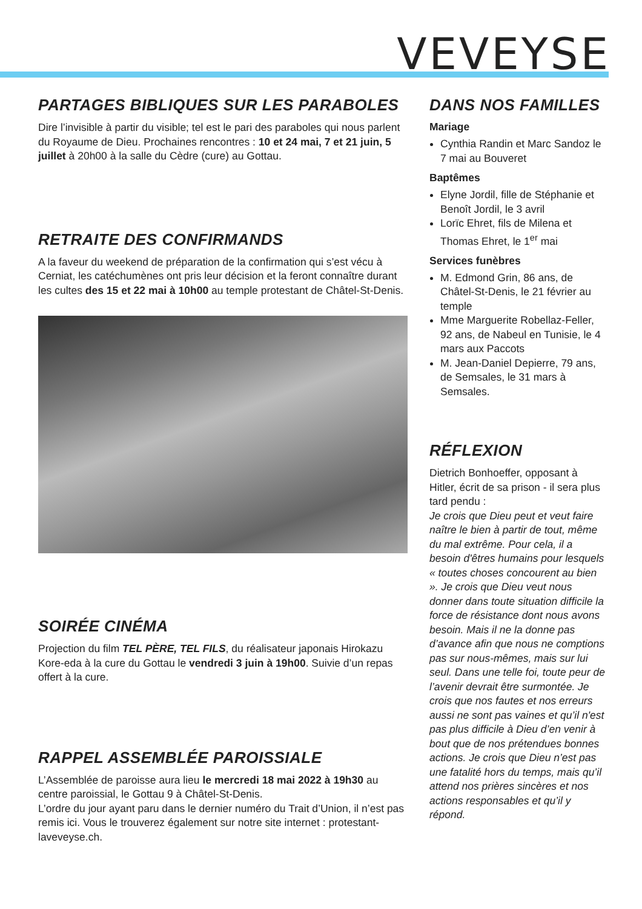VEVEYSE
PARTAGES BIBLIQUES SUR LES PARABOLES
Dire l’invisible à partir du visible; tel est le pari des paraboles qui nous parlent du Royaume de Dieu. Prochaines rencontres : 10 et 24 mai, 7 et 21 juin, 5 juillet à 20h00 à la salle du Cèdre (cure) au Gottau.
RETRAITE DES CONFIRMANDS
A la faveur du weekend de préparation de la confirmation qui s’est vécu à Cerniat, les catéchumènes ont pris leur décision et la feront connaître durant les cultes des 15 et 22 mai à 10h00 au temple protestant de Châtel-St-Denis.
SOIRÉE CINÉMA
Projection du film TEL PÈRE, TEL FILS, du réalisateur japonais Hirokazu Kore-eda à la cure du Gottau le vendredi 3 juin à 19h00. Suivie d’un repas offert à la cure.
RAPPEL ASSEMBLÉE PAROISSIALE
L’Assemblée de paroisse aura lieu le mercredi 18 mai 2022 à 19h30 au centre paroissial, le Gottau 9 à Châtel-St-Denis.
L’ordre du jour ayant paru dans le dernier numéro du Trait d’Union, il n’est pas remis ici. Vous le trouverez également sur notre site internet : protestant-laveveyse.ch.
DANS NOS FAMILLES
Mariage
Cynthia Randin et Marc Sandoz le 7 mai au Bouveret
Baptêmes
Elyne Jordil, fille de Stéphanie et Benoît Jordil, le 3 avril
Lorïc Ehret, fils de Milena et Thomas Ehret, le 1<sup>er</sup> mai
Services funèbres
M. Edmond Grin, 86 ans, de Châtel-St-Denis, le 21 février au temple
Mme Marguerite Robellaz-Feller, 92 ans, de Nabeul en Tunisie, le 4 mars aux Paccots
M. Jean-Daniel Depierre, 79 ans, de Semsales, le 31 mars à Semsales.
RÉFLEXION
Dietrich Bonhoeffer, opposant à Hitler, écrit de sa prison - il sera plus tard pendu :
Je crois que Dieu peut et veut faire naître le bien à partir de tout, même du mal extrême. Pour cela, il a besoin d'êtres humains pour lesquels « toutes choses concourent au bien ». Je crois que Dieu veut nous donner dans toute situation difficile la force de résistance dont nous avons besoin. Mais il ne la donne pas d’avance afin que nous ne comptions pas sur nous-mêmes, mais sur lui seul. Dans une telle foi, toute peur de l’avenir devrait être surmontée. Je crois que nos fautes et nos erreurs aussi ne sont pas vaines et qu’il n'est pas plus difficile à Dieu d’en venir à bout que de nos prétendues bonnes actions. Je crois que Dieu n’est pas une fatalité hors du temps, mais qu’il attend nos prières sincères et nos actions responsables et qu’il y répond.